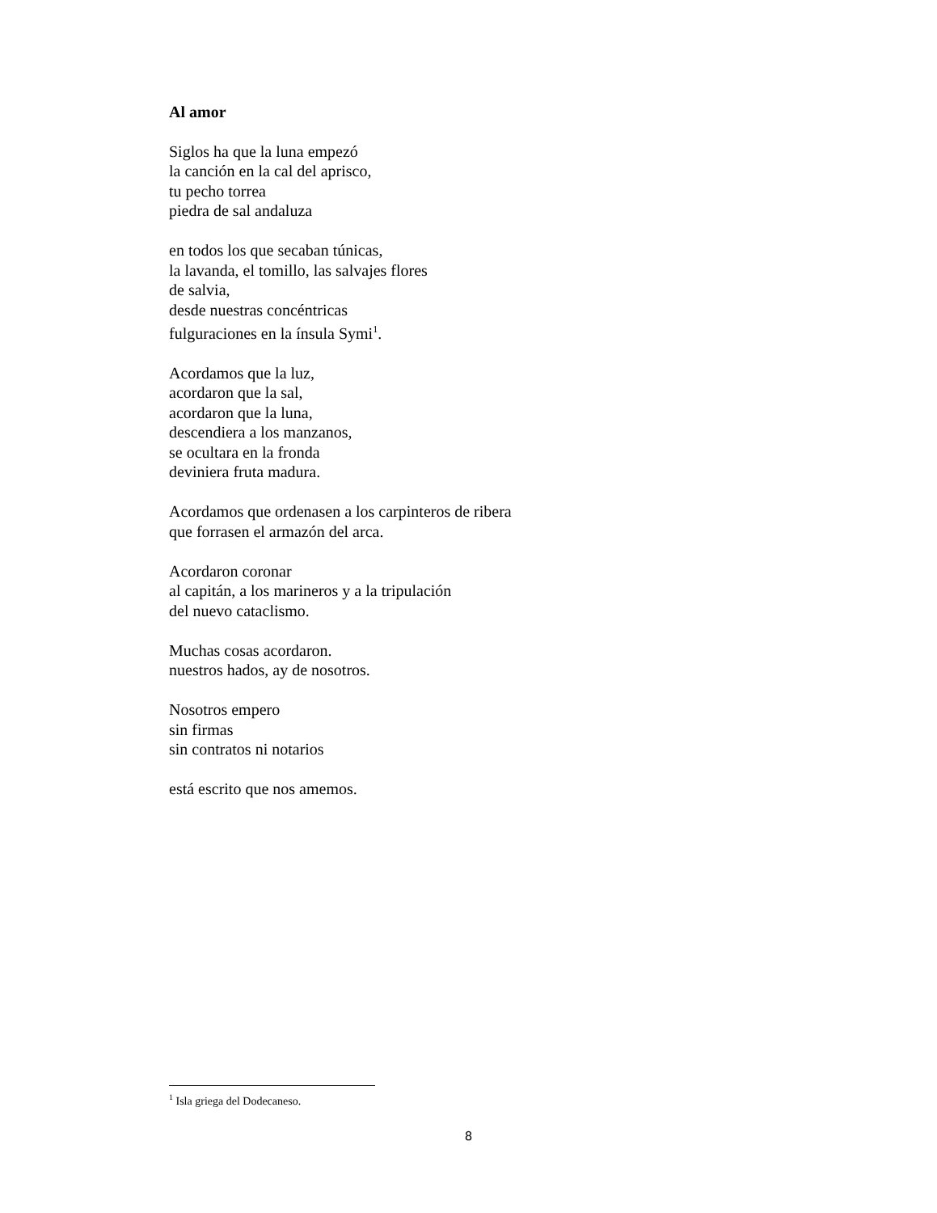Al amor
Siglos ha que la luna empezó
la canción en la cal del aprisco,
tu pecho torrea
piedra de sal andaluza
en todos los que secaban túnicas,
la lavanda, el tomillo, las salvajes flores
de salvia,
desde nuestras concéntricas
fulguraciones en la ínsula Symi<sup>1</sup>.
Acordamos que la luz,
acordaron que la sal,
acordaron que la luna,
descendiera a los manzanos,
se ocultara en la fronda
deviniera fruta madura.
Acordamos que ordenasen a los carpinteros de ribera
que forrasen el armazón del arca.
Acordaron coronar
al capitán, a los marineros y a la tripulación
del nuevo cataclismo.
Muchas cosas acordaron.
nuestros hados, ay de nosotros.
Nosotros empero
sin firmas
sin contratos ni notarios
está escrito que nos amemos.
<sup>1</sup> Isla griega del Dodecaneso.
8